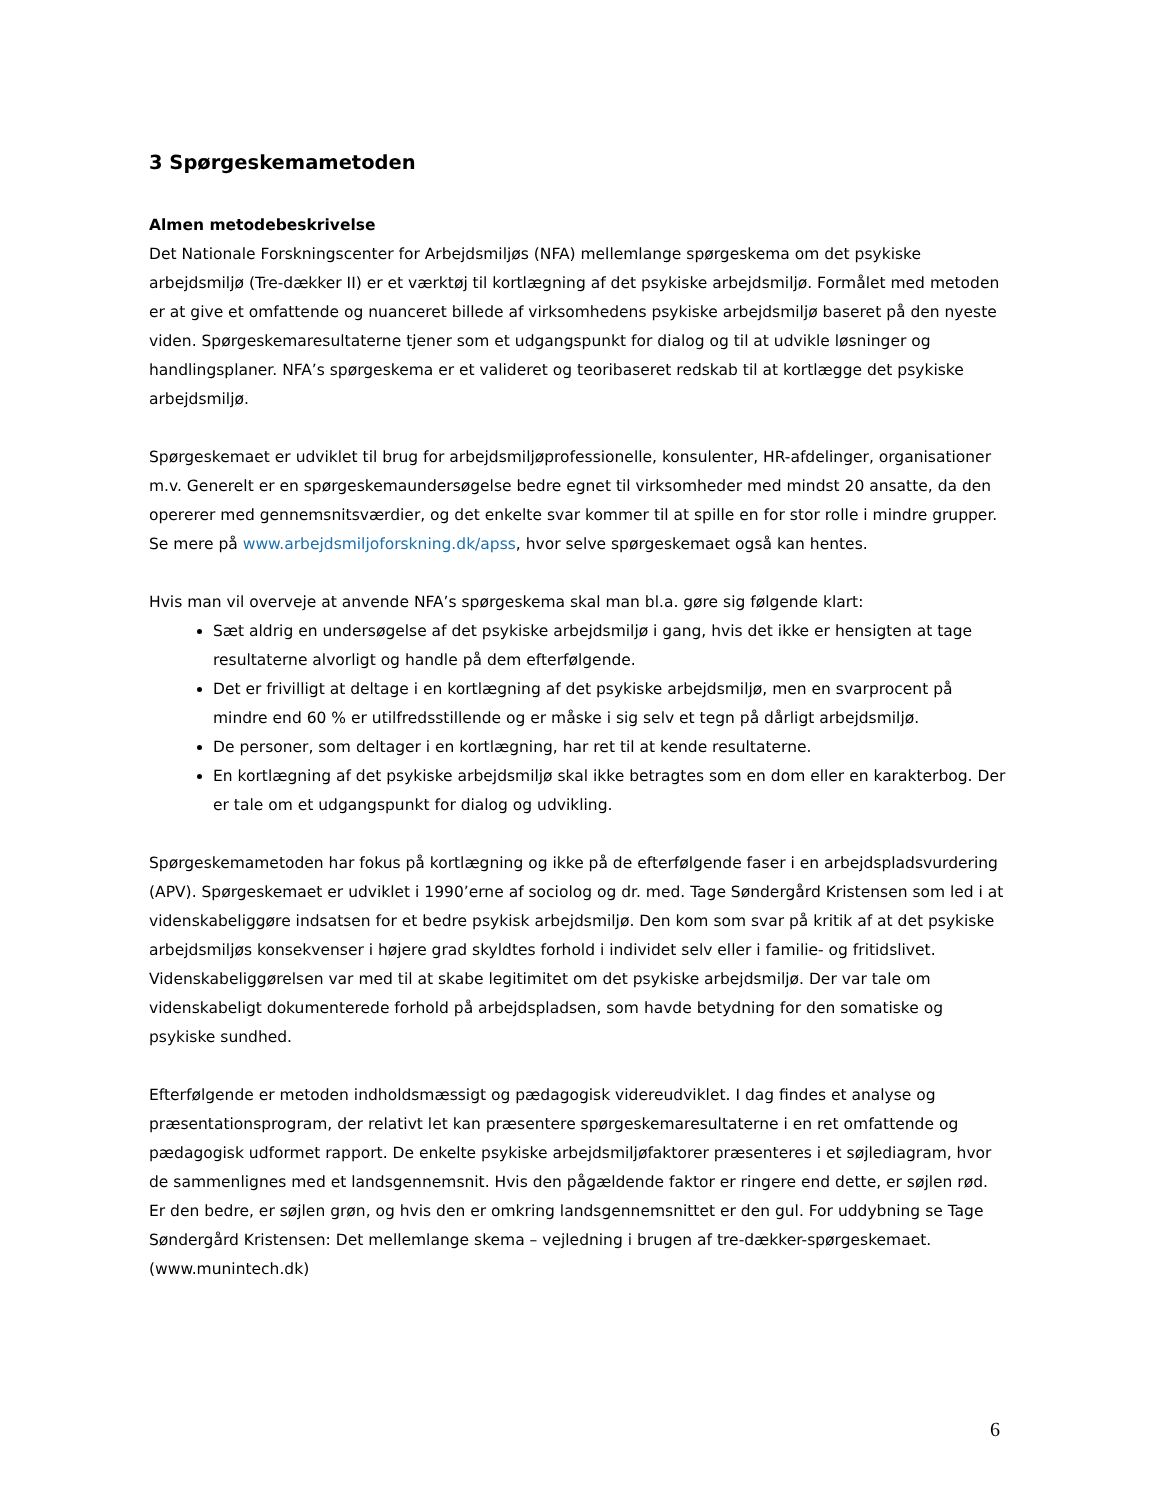3 Spørgeskemametoden
Almen metodebeskrivelse
Det Nationale Forskningscenter for Arbejdsmiljøs (NFA) mellemlange spørgeskema om det psykiske arbejdsmiljø (Tre-dækker II) er et værktøj til kortlægning af det psykiske arbejdsmiljø. Formålet med metoden er at give et omfattende og nuanceret billede af virksomhedens psykiske arbejdsmiljø baseret på den nyeste viden. Spørgeskemaresultaterne tjener som et udgangspunkt for dialog og til at udvikle løsninger og handlingsplaner. NFA’s spørgeskema er et valideret og teoribaseret redskab til at kortlægge det psykiske arbejdsmiljø.
Spørgeskemaet er udviklet til brug for arbejdsmiljøprofessionelle, konsulenter, HR-afdelinger, organisationer m.v. Generelt er en spørgeskemaundersøgelse bedre egnet til virksomheder med mindst 20 ansatte, da den opererer med gennemsnitsværdier, og det enkelte svar kommer til at spille en for stor rolle i mindre grupper. Se mere på www.arbejdsmiljoforskning.dk/apss, hvor selve spørgeskemaet også kan hentes.
Hvis man vil overveje at anvende NFA’s spørgeskema skal man bl.a. gøre sig følgende klart:
Sæt aldrig en undersøgelse af det psykiske arbejdsmiljø i gang, hvis det ikke er hensigten at tage resultaterne alvorligt og handle på dem efterfølgende.
Det er frivilligt at deltage i en kortlægning af det psykiske arbejdsmiljø, men en svarprocent på mindre end 60 % er utilfredsstillende og er måske i sig selv et tegn på dårligt arbejdsmiljø.
De personer, som deltager i en kortlægning, har ret til at kende resultaterne.
En kortlægning af det psykiske arbejdsmiljø skal ikke betragtes som en dom eller en karakterbog. Der er tale om et udgangspunkt for dialog og udvikling.
Spørgeskemametoden har fokus på kortlægning og ikke på de efterfølgende faser i en arbejdspladsvurdering (APV). Spørgeskemaet er udviklet i 1990’erne af sociolog og dr. med. Tage Søndergård Kristensen som led i at videnskabeliggøre indsatsen for et bedre psykisk arbejdsmiljø. Den kom som svar på kritik af at det psykiske arbejdsmiljøs konsekvenser i højere grad skyldtes forhold i individet selv eller i familie- og fritidslivet. Videnskabeliggørelsen var med til at skabe legitimitet om det psykiske arbejdsmiljø. Der var tale om videnskabeligt dokumenterede forhold på arbejdspladsen, som havde betydning for den somatiske og psykiske sundhed.
Efterfølgende er metoden indholdsmæssigt og pædagogisk videreudviklet. I dag findes et analyse og præsentationsprogram, der relativt let kan præsentere spørgeskemaresultaterne i en ret omfattende og pædagogisk udformet rapport. De enkelte psykiske arbejdsmiljøfaktorer præsenteres i et søjlediagram, hvor de sammenlignes med et landsgennemsnit. Hvis den pågældende faktor er ringere end dette, er søjlen rød. Er den bedre, er søjlen grøn, og hvis den er omkring landsgennemsnittet er den gul. For uddybning se Tage Søndergård Kristensen: Det mellemlange skema – vejledning i brugen af tre-dækker-spørgeskemaet. (www.munintech.dk)
6